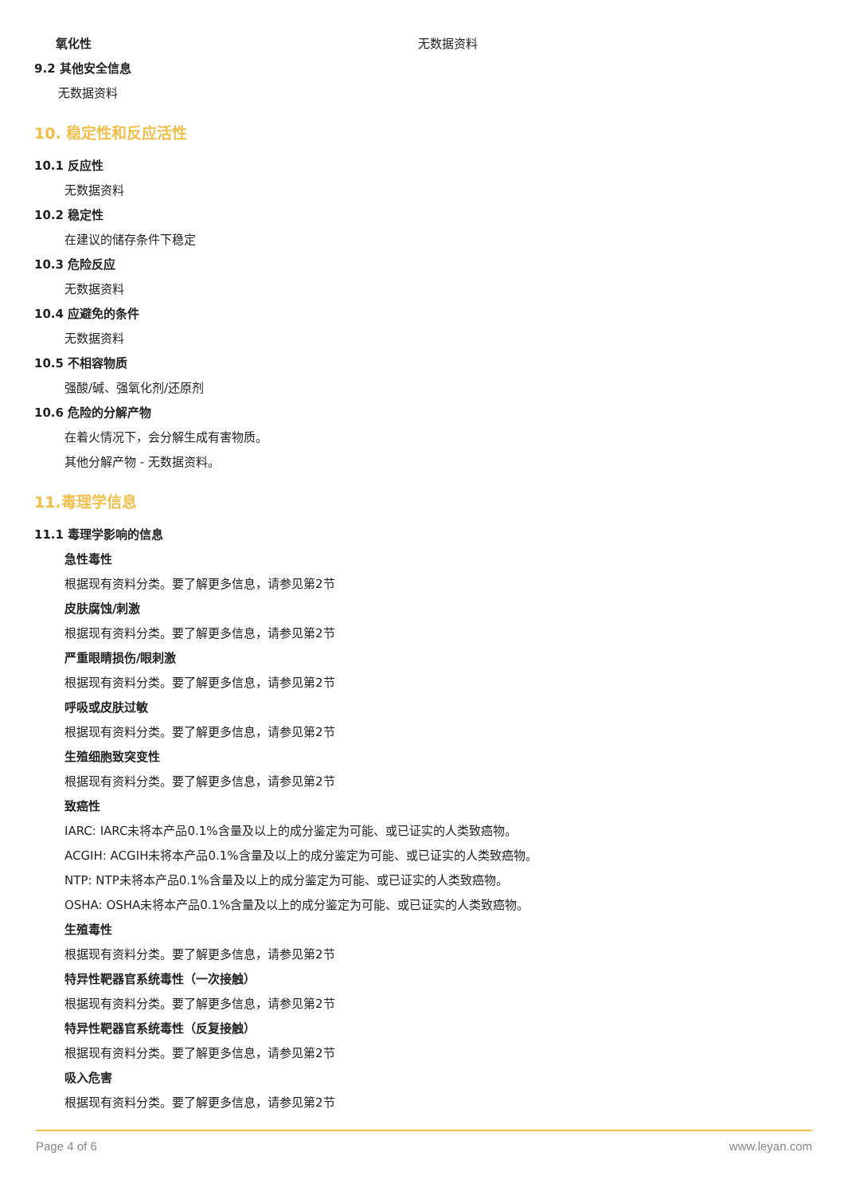氧化性 无数据资料
9.2 其他安全信息
无数据资料
10. 稳定性和反应活性
10.1 反应性
无数据资料
10.2 稳定性
在建议的储存条件下稳定
10.3 危险反应
无数据资料
10.4 应避免的条件
无数据资料
10.5 不相容物质
强酸/碱、强氧化剂/还原剂
10.6 危险的分解产物
在着火情况下，会分解生成有害物质。
其他分解产物 - 无数据资料。
11.毒理学信息
11.1 毒理学影响的信息
急性毒性
根据现有资料分类。要了解更多信息，请参见第2节
皮肤腐蚀/刺激
根据现有资料分类。要了解更多信息，请参见第2节
严重眼睛损伤/眼刺激
根据现有资料分类。要了解更多信息，请参见第2节
呼吸或皮肤过敏
根据现有资料分类。要了解更多信息，请参见第2节
生殖细胞致突变性
根据现有资料分类。要了解更多信息，请参见第2节
致癌性
IARC: IARC未将本产品0.1%含量及以上的成分鉴定为可能、或已证实的人类致癌物。
ACGIH: ACGIH未将本产品0.1%含量及以上的成分鉴定为可能、或已证实的人类致癌物。
NTP: NTP未将本产品0.1%含量及以上的成分鉴定为可能、或已证实的人类致癌物。
OSHA: OSHA未将本产品0.1%含量及以上的成分鉴定为可能、或已证实的人类致癌物。
生殖毒性
根据现有资料分类。要了解更多信息，请参见第2节
特异性靶器官系统毒性（一次接触）
根据现有资料分类。要了解更多信息，请参见第2节
特异性靶器官系统毒性（反复接触）
根据现有资料分类。要了解更多信息，请参见第2节
吸入危害
根据现有资料分类。要了解更多信息，请参见第2节
Page 4 of 6 www.leyan.com